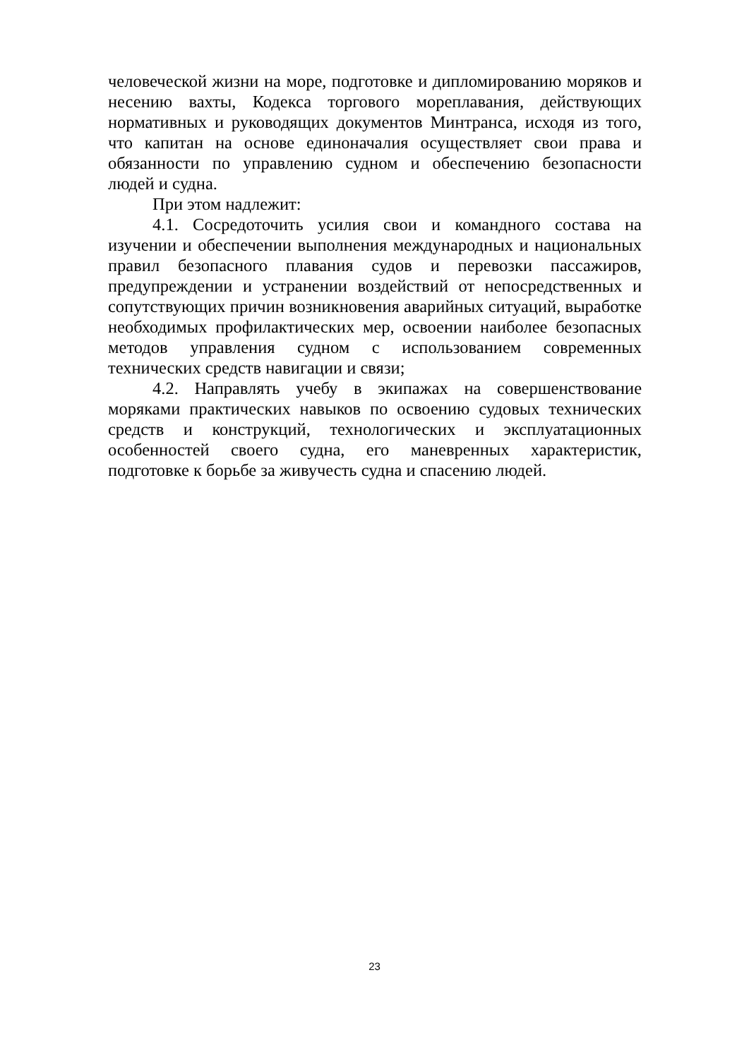человеческой жизни на море, подготовке и дипломированию моряков и несению вахты, Кодекса торгового мореплавания, действующих нормативных и руководящих документов Минтранса, исходя из того, что капитан на основе единоначалия осуществляет свои права и обязанности по управлению судном и обеспечению безопасности людей и судна.
При этом надлежит:
4.1. Сосредоточить усилия свои и командного состава на изучении и обеспечении выполнения международных и национальных правил безопасного плавания судов и перевозки пассажиров, предупреждении и устранении воздействий от непосредственных и сопутствующих причин возникновения аварийных ситуаций, выработке необходимых профилактических мер, освоении наиболее безопасных методов управления судном с использованием современных технических средств навигации и связи;
4.2. Направлять учебу в экипажах на совершенствование моряками практических навыков по освоению судовых технических средств и конструкций, технологических и эксплуатационных особенностей своего судна, его маневренных характеристик, подготовке к борьбе за живучесть судна и спасению людей.
23